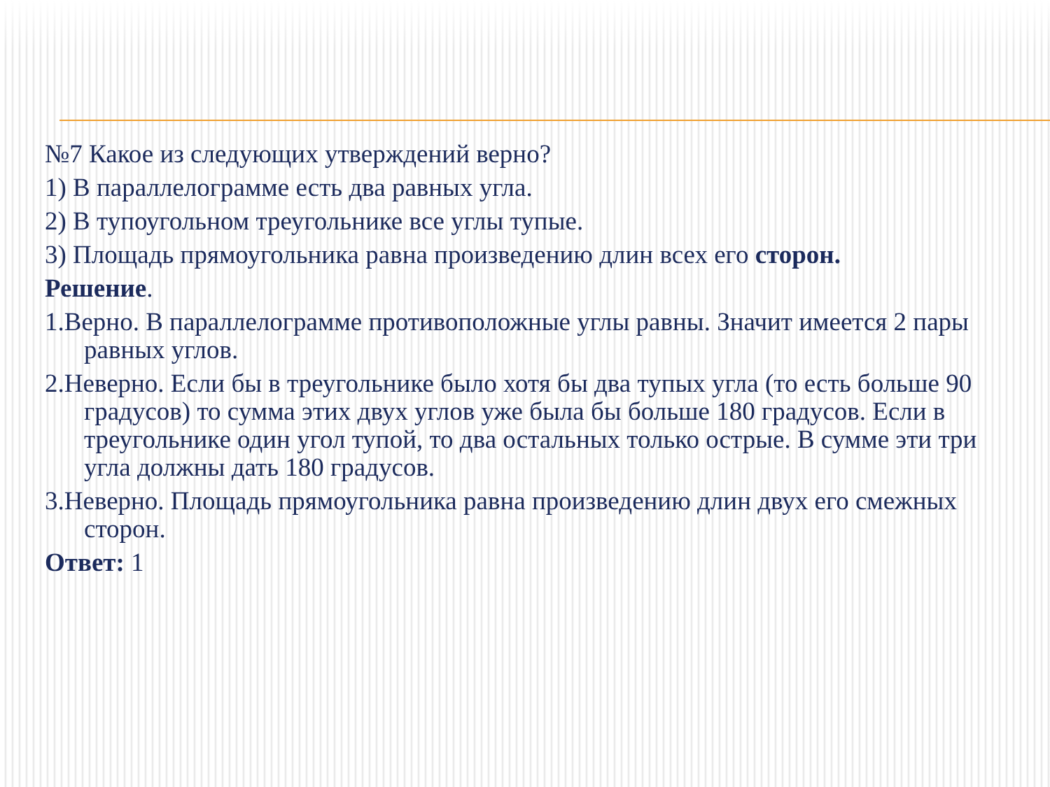№7 Какое из следующих утверждений верно?
1) В параллелограмме есть два равных угла.
2) В тупоугольном треугольнике все углы тупые.
3) Площадь прямоугольника равна произведению длин всех его сторон.
Решение.
1.Верно. В параллелограмме противоположные углы равны. Значит имеется 2 пары равных углов.
2.Неверно. Если бы в треугольнике было хотя бы два тупых угла (то есть больше 90 градусов) то сумма этих двух углов уже была бы больше 180 градусов. Если в треугольнике один угол тупой, то два остальных только острые. В сумме эти три угла должны дать 180 градусов.
3.Неверно. Площадь прямоугольника равна произведению длин двух его смежных сторон.
Ответ: 1